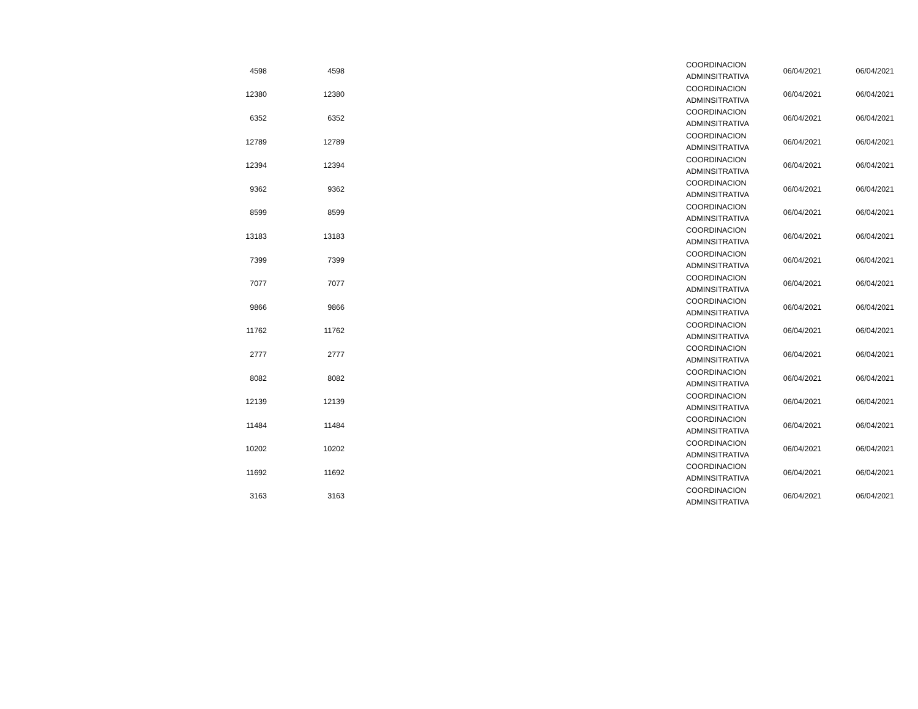| 4598 | 4598 | | COORDINACION ADMINSITRATIVA | 06/04/2021 | 06/04/2021 |
| 12380 | 12380 | | COORDINACION ADMINSITRATIVA | 06/04/2021 | 06/04/2021 |
| 6352 | 6352 | | COORDINACION ADMINSITRATIVA | 06/04/2021 | 06/04/2021 |
| 12789 | 12789 | | COORDINACION ADMINSITRATIVA | 06/04/2021 | 06/04/2021 |
| 12394 | 12394 | | COORDINACION ADMINSITRATIVA | 06/04/2021 | 06/04/2021 |
| 9362 | 9362 | | COORDINACION ADMINSITRATIVA | 06/04/2021 | 06/04/2021 |
| 8599 | 8599 | | COORDINACION ADMINSITRATIVA | 06/04/2021 | 06/04/2021 |
| 13183 | 13183 | | COORDINACION ADMINSITRATIVA | 06/04/2021 | 06/04/2021 |
| 7399 | 7399 | | COORDINACION ADMINSITRATIVA | 06/04/2021 | 06/04/2021 |
| 7077 | 7077 | | COORDINACION ADMINSITRATIVA | 06/04/2021 | 06/04/2021 |
| 9866 | 9866 | | COORDINACION ADMINSITRATIVA | 06/04/2021 | 06/04/2021 |
| 11762 | 11762 | | COORDINACION ADMINSITRATIVA | 06/04/2021 | 06/04/2021 |
| 2777 | 2777 | | COORDINACION ADMINSITRATIVA | 06/04/2021 | 06/04/2021 |
| 8082 | 8082 | | COORDINACION ADMINSITRATIVA | 06/04/2021 | 06/04/2021 |
| 12139 | 12139 | | COORDINACION ADMINSITRATIVA | 06/04/2021 | 06/04/2021 |
| 11484 | 11484 | | COORDINACION ADMINSITRATIVA | 06/04/2021 | 06/04/2021 |
| 10202 | 10202 | | COORDINACION ADMINSITRATIVA | 06/04/2021 | 06/04/2021 |
| 11692 | 11692 | | COORDINACION ADMINSITRATIVA | 06/04/2021 | 06/04/2021 |
| 3163 | 3163 | | COORDINACION ADMINSITRATIVA | 06/04/2021 | 06/04/2021 |